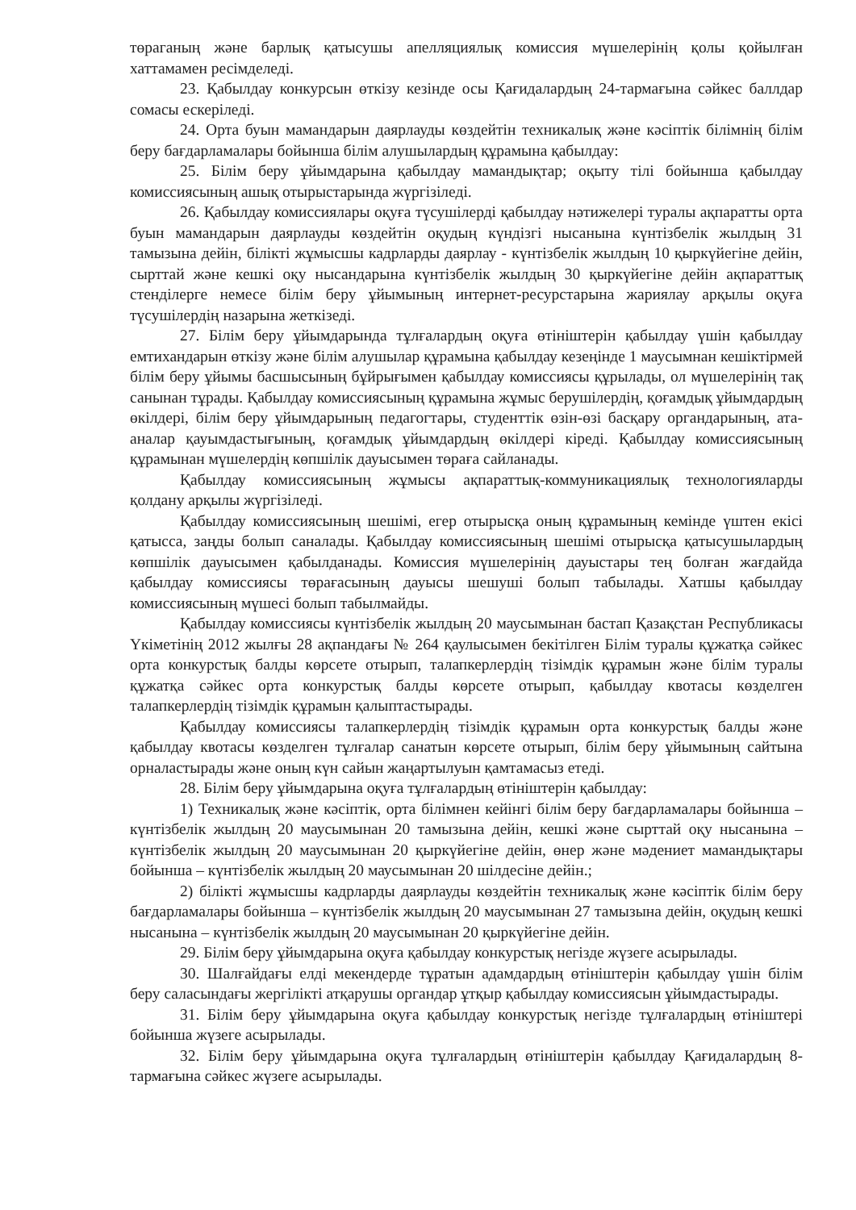төраганың және барлық қатысушы апелляциялық комиссия мүшелерінің қолы қойылған хаттамамен ресімделеді.
23. Қабылдау конкурсын өткізу кезінде осы Қағидалардың 24-тармағына сәйкес баллдар сомасы ескеріледі.
24. Орта буын мамандарын даярлауды көздейтін техникалық және кәсіптік білімнің білім беру бағдарламалары бойынша білім алушылардың құрамына қабылдау:
25. Білім беру ұйымдарына қабылдау мамандықтар; оқыту тілі бойынша қабылдау комиссиясының ашық отырыстарында жүргізіледі.
26. Қабылдау комиссиялары оқуға түсушілерді қабылдау нәтижелері туралы ақпаратты орта буын мамандарын даярлауды көздейтін оқудың күндізгі нысанына күнтізбелік жылдың 31 тамызына дейін, білікті жұмысшы кадрларды даярлау - күнтізбелік жылдың 10 қыркүйегіне дейін, сырттай және кешкі оқу нысандарына күнтізбелік жылдың 30 қыркүйегіне дейін ақпараттық стенділерге немесе білім беру ұйымының интернет-ресурстарына жариялау арқылы оқуға түсушілердің назарына жеткізеді.
27. Білім беру ұйымдарында тұлғалардың оқуға өтініштерін қабылдау үшін қабылдау емтихандарын өткізу және білім алушылар құрамына қабылдау кезеңінде 1 маусымнан кешіктірмей білім беру ұйымы басшысының бұйрығымен қабылдау комиссиясы құрылады, ол мүшелерінің тақ санынан тұрады. Қабылдау комиссиясының құрамына жұмыс берушілердің, қоғамдық ұйымдардың өкілдері, білім беру ұйымдарының педагогтары, студенттік өзін-өзі басқару органдарының, ата-аналар қауымдастығының, қоғамдық ұйымдардың өкілдері кіреді. Қабылдау комиссиясының құрамынан мүшелердің көпшілік дауысымен төраға сайланады.
Қабылдау комиссиясының жұмысы ақпараттық-коммуникациялық технологияларды қолдану арқылы жүргізіледі.
Қабылдау комиссиясының шешімі, егер отырысқа оның құрамының кемінде үштен екісі қатысса, заңды болып саналады. Қабылдау комиссиясының шешімі отырысқа қатысушылардың көпшілік дауысымен қабылданады. Комиссия мүшелерінің дауыстары тең болған жағдайда қабылдау комиссиясы төрағасының дауысы шешуші болып табылады. Хатшы қабылдау комиссиясының мүшесі болып табылмайды.
Қабылдау комиссиясы күнтізбелік жылдың 20 маусымынан бастап Қазақстан Республикасы Үкіметінің 2012 жылғы 28 ақпандағы № 264 қаулысымен бекітілген Білім туралы құжатқа сәйкес орта конкурстық балды көрсете отырып, талапкерлердің тізімдік құрамын және білім туралы құжатқа сәйкес орта конкурстық балды көрсете отырып, қабылдау квотасы көзделген талапкерлердің тізімдік құрамын қалыптастырады.
Қабылдау комиссиясы талапкерлердің тізімдік құрамын орта конкурстық балды және қабылдау квотасы көзделген тұлғалар санатын көрсете отырып, білім беру ұйымының сайтына орналастырады және оның күн сайын жаңартылуын қамтамасыз етеді.
28. Білім беру ұйымдарына оқуға тұлғалардың өтініштерін қабылдау:
1) Техникалық және кәсіптік, орта білімнен кейінгі білім беру бағдарламалары бойынша – күнтізбелік жылдың 20 маусымынан 20 тамызына дейін, кешкі және сырттай оқу нысанына – күнтізбелік жылдың 20 маусымынан 20 қыркүйегіне дейін, өнер және мәдениет мамандықтары бойынша – күнтізбелік жылдың 20 маусымынан 20 шілдесіне дейін.;
2) білікті жұмысшы кадрларды даярлауды көздейтін техникалық және кәсіптік білім беру бағдарламалары бойынша – күнтізбелік жылдың 20 маусымынан 27 тамызына дейін, оқудың кешкі нысанына – күнтізбелік жылдың 20 маусымынан 20 қыркүйегіне дейін.
29. Білім беру ұйымдарына оқуға қабылдау конкурстық негізде жүзеге асырылады.
30. Шалғайдағы елді мекендерде тұратын адамдардың өтініштерін қабылдау үшін білім беру саласындағы жергілікті атқарушы органдар ұтқыр қабылдау комиссиясын ұйымдастырады.
31. Білім беру ұйымдарына оқуға қабылдау конкурстық негізде тұлғалардың өтініштері бойынша жүзеге асырылады.
32. Білім беру ұйымдарына оқуға тұлғалардың өтініштерін қабылдау Қағидалардың 8-тармағына сәйкес жүзеге асырылады.